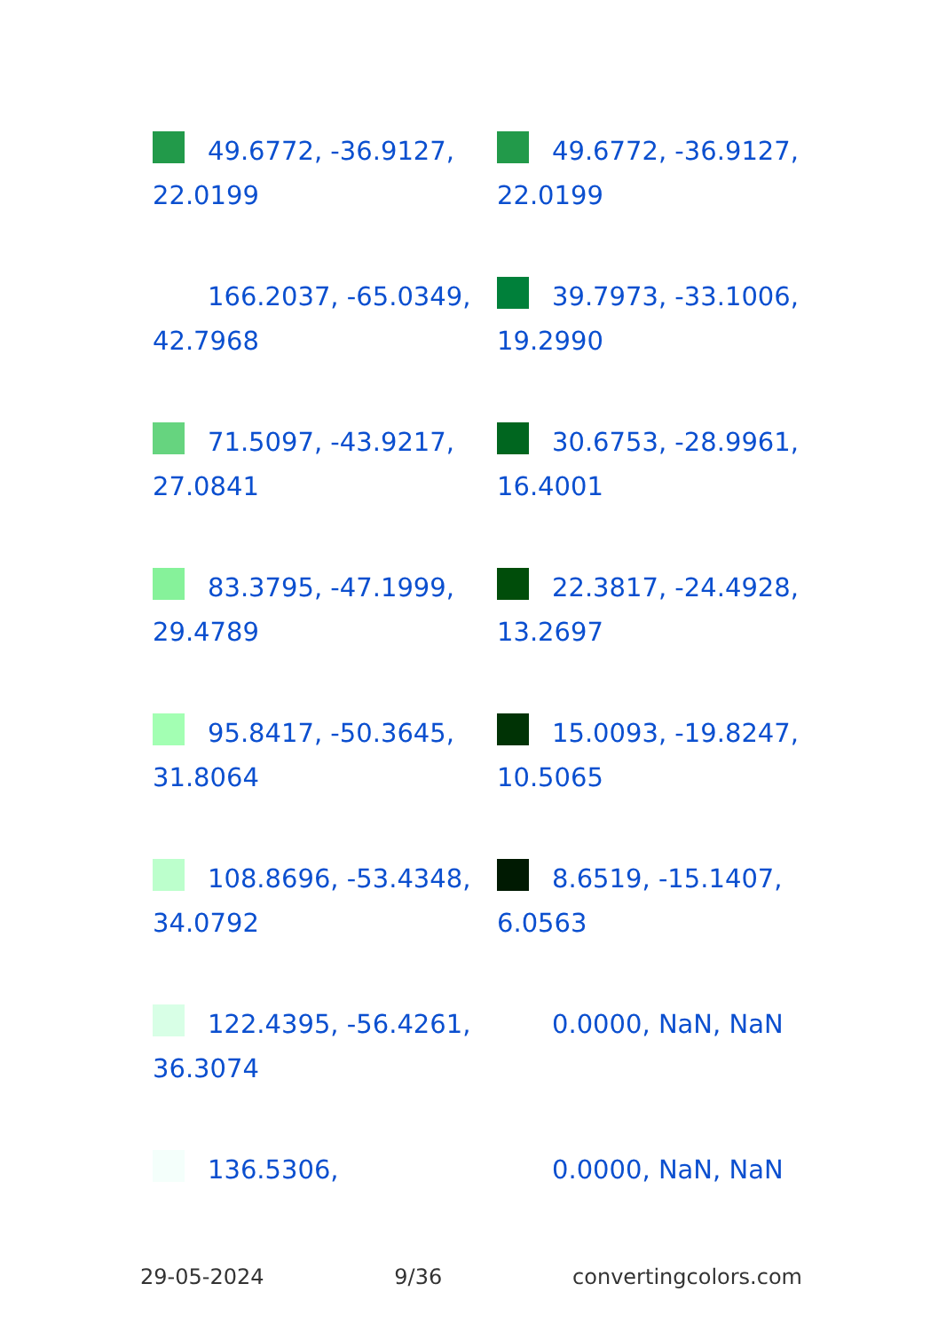49.6772, -36.9127, 22.0199
49.6772, -36.9127, 22.0199
166.2037, -65.0349, 42.7968
39.7973, -33.1006, 19.2990
71.5097, -43.9217, 27.0841
30.6753, -28.9961, 16.4001
83.3795, -47.1999, 29.4789
22.3817, -24.4928, 13.2697
95.8417, -50.3645, 31.8064
15.0093, -19.8247, 10.5065
108.8696, -53.4348, 34.0792
8.6519, -15.1407, 6.0563
122.4395, -56.4261, 36.3074
0.0000, NaN, NaN
136.5306,
0.0000, NaN, NaN
29-05-2024 9/36 convertingcolors.com